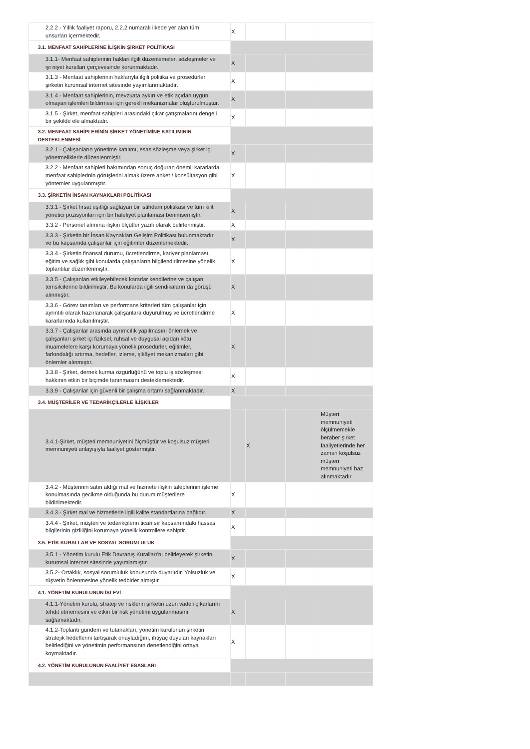| 2.2.2 - Yıllık faaliyet raporu, 2.2.2 numaralı ilkede yer alan tüm unsurları içermektedir. | X | | | | | |
| 3.1. MENFAAT SAHİPLERİNE İLİŞKİN ŞİRKET POLİTİKASI | | | | | | |
| 3.1.1- Menfaat sahiplerinin hakları ilgili düzenlemeler, sözleşmeler ve iyi niyet kuralları çerçevesinde korunmaktadır. | X | | | | | |
| 3.1.3 - Menfaat sahiplerinin haklarıyla ilgili politika ve prosedürler şirketin kurumsal internet sitesinde yayımlanmaktadır. | X | | | | | |
| 3.1.4 - Menfaat sahiplerinin, mevzuata aykırı ve etik açıdan uygun olmayan işlemleri bildirmesi için gerekli mekanizmalar oluşturulmuştur. | X | | | | | |
| 3.1.5 - Şirket, menfaat sahipleri arasındaki çıkar çatışmalarını dengeli bir şekilde ele almaktadır. | X | | | | | |
| 3.2. MENFAAT SAHİPLERİNİN ŞİRKET YÖNETİMİNE KATILIMININ DESTEKLENMESİ | | | | | | |
| 3.2.1 - Çalışanların yönetime katılımı, esas sözleşme veya şirket içi yönetmeliklerle düzenlenmiştir. | X | | | | | |
| 3.2.2 - Menfaat sahipleri bakımından sonuç doğuran önemli kararlarda menfaat sahiplerinin görüşlerini almak üzere anket / konsültasyon gibi yöntemler uygulanmıştır. | X | | | | | |
| 3.3. ŞİRKETİN İNSAN KAYNAKLARI POLİTİKASI | | | | | | |
| 3.3.1 - Şirket fırsat eşitliği sağlayan bir istihdam politikası ve tüm kilit yönetici pozisyonları için bir halefiyet planlaması benimsemiştir. | X | | | | | |
| 3.3.2 - Personel alımına ilişkin ölçütler yazılı olarak belirlenmiştir. | X | | | | | |
| 3.3.3 - Şirketin bir İnsan Kaynakları Gelişim Politikası bulunmaktadır ve bu kapsamda çalışanlar için eğitimler düzenlemektedir. | X | | | | | |
| 3.3.4 - Şirketin finansal durumu, ücretlendirme, kariyer planlaması, eğitim ve sağlık gibi konularda çalışanların bilgilendirilmesine yönelik toplantılar düzenlenmiştir. | X | | | | | |
| 3.3.5 - Çalışanları etkileyebilecek kararlar kendilerine ve çalışan temsilcilerine bildirilmiştir. Bu konularda ilgili sendikaların da görüşü alınmıştır. | X | | | | | |
| 3.3.6 - Görev tanımları ve performans kriterleri tüm çalışanlar için ayrıntılı olarak hazırlanarak çalışanlara duyurulmuş ve ücretlendirme kararlarında kullanılmıştır. | X | | | | | |
| 3.3.7 - Çalışanlar arasında ayrımcılık yapılmasını önlemek ve çalışanları şirket içi fiziksel, ruhsal ve duygusal açıdan kötü muamelelere karşı korumaya yönelik prosedürler, eğitimler, farkındalığı artırma, hedefler, izleme, şikâyet mekanizmaları gibi önlemler alınmıştır. | X | | | | | |
| 3.3.8 - Şirket, dernek kurma özgürlüğünü ve toplu iş sözleşmesi hakkının etkin bir biçimde tanınmasını desteklemektedir. | X | | | | | |
| 3.3.9 - Çalışanlar için güvenli bir çalışma ortamı sağlanmaktadır. | X | | | | | |
| 3.4. MÜŞTERİLER VE TEDARİKÇİLERLE İLİŞKİLER | | | | | | |
| 3.4.1-Şirket, müşteri memnuniyetini ölçmüştür ve koşulsuz müşteri memnuniyeti anlayışıyla faaliyet göstermiştir. | | X | | | | Müşteri memnuniyeti ölçülmemekle beraber şirket faaliyetlerinde her zaman koşulsuz müşteri memnuniyeti baz alınmaktadır. |
| 3.4.2 - Müşterinin satın aldığı mal ve hizmete ilişkin taleplerinin işleme konulmasında gecikme olduğunda bu durum müşterilere bildirilmektedir. | X | | | | | |
| 3.4.3 - Şirket mal ve hizmetlerle ilgili kalite standartlarına bağlıdır. | X | | | | | |
| 3.4.4 - Şirket, müşteri ve tedarikçilerin ticari sır kapsamındaki hassas bilgilerinin gizliliğini korumaya yönelik kontrollere sahiptir. | X | | | | | |
| 3.5. ETİK KURALLAR VE SOSYAL SORUMLULUK | | | | | | |
| 3.5.1 - Yönetim kurulu Etik Davranış Kuralları'nı belirleyerek şirketin kurumsal internet sitesinde yayımlamıştır. | X | | | | | |
| 3.5.2- Ortaklık, sosyal sorumluluk konusunda duyarlıdır. Yolsuzluk ve rüşvetin önlenmesine yönelik tedbirler almıştır . | X | | | | | |
| 4.1. YÖNETİM KURULUNUN İŞLEVİ | | | | | | |
| 4.1.1-Yönetim kurulu, strateji ve risklerin şirketin uzun vadeli çıkarlarını tehdit etmemesini ve etkin bir risk yönetimi uygulanmasını sağlamaktadır. | X | | | | | |
| 4.1.2-Toplantı gündem ve tutanakları, yönetim kurulunun şirketin stratejik hedeflerini tartışarak onayladığını, ihtiyaç duyulan kaynakları belirlediğini ve yönetimin performansının denetlendiğini ortaya koymaktadır. | X | | | | | |
| 4.2. YÖNETİM KURULUNUN FAALİYET ESASLARI | | | | | | |